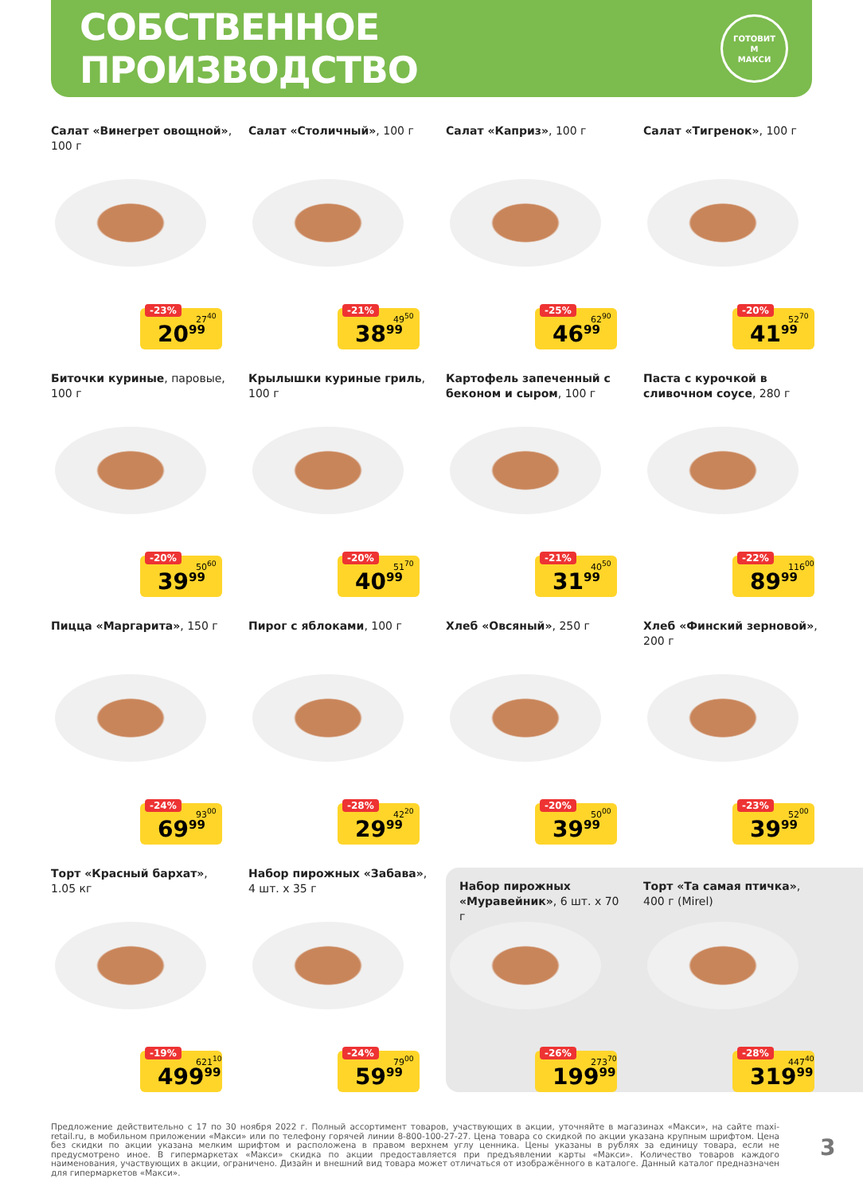СОБСТВЕННОЕ ПРОИЗВОДСТВО
ГОТОВИТ
М
МАКСИ
Салат «Винегрет овощной», 100 г
-23%
27<sup>40</sup>
20<sup>99</sup>
Салат «Столичный», 100 г
-21%
49<sup>50</sup>
38<sup>99</sup>
Салат «Каприз», 100 г
-25%
62<sup>90</sup>
46<sup>99</sup>
Салат «Тигренок», 100 г
-20%
52<sup>70</sup>
41<sup>99</sup>
Биточки куриные, паровые, 100 г
-20%
50<sup>60</sup>
39<sup>99</sup>
Крылышки куриные гриль, 100 г
-20%
51<sup>70</sup>
40<sup>99</sup>
Картофель запеченный с беконом и сыром, 100 г
-21%
40<sup>50</sup>
31<sup>99</sup>
Паста с курочкой в сливочном соусе, 280 г
-22%
116<sup>00</sup>
89<sup>99</sup>
Пицца «Маргарита», 150 г
-24%
93<sup>00</sup>
69<sup>99</sup>
Пирог с яблоками, 100 г
-28%
42<sup>20</sup>
29<sup>99</sup>
Хлеб «Овсяный», 250 г
-20%
50<sup>00</sup>
39<sup>99</sup>
Хлеб «Финский зерновой», 200 г
-23%
52<sup>00</sup>
39<sup>99</sup>
Торт «Красный бархат», 1.05 кг
-19%
621<sup>10</sup>
499<sup>99</sup>
Набор пирожных «Забава», 4 шт. х 35 г
-24%
79<sup>00</sup>
59<sup>99</sup>
Набор пирожных «Муравейник», 6 шт. х 70 г
-26%
273<sup>70</sup>
199<sup>99</sup>
Торт «Та самая птичка», 400 г (Mirel)
-28%
447<sup>40</sup>
319<sup>99</sup>
Предложение действительно с 17 по 30 ноября 2022 г. Полный ассортимент товаров, участвующих в акции, уточняйте в магазинах «Макси», на сайте maxi-retail.ru, в мобильном приложении «Макси» или по телефону горячей линии 8-800-100-27-27. Цена товара со скидкой по акции указана крупным шрифтом. Цена без скидки по акции указана мелким шрифтом и расположена в правом верхнем углу ценника. Цены указаны в рублях за единицу товара, если не предусмотрено иное. В гипермаркетах «Макси» скидка по акции предоставляется при предъявлении карты «Макси». Количество товаров каждого наименования, участвующих в акции, ограничено. Дизайн и внешний вид товара может отличаться от изображённого в каталоге. Данный каталог предназначен для гипермаркетов «Макси».
3